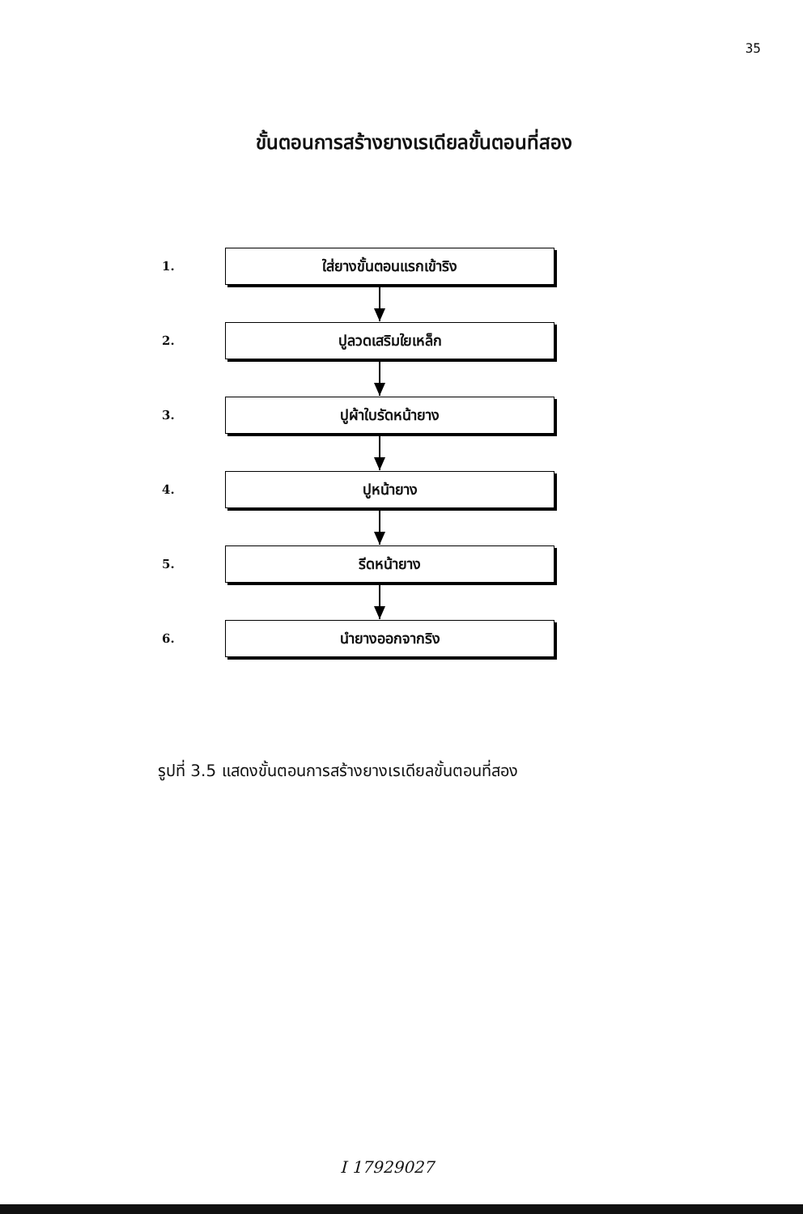35
ขั้นตอนการสร้างยางเรเดียลขั้นตอนที่สอง
1.
ใส่ยางขั้นตอนแรกเข้าริง
2.
ปูลวดเสริมใยเหล็ก
3.
ปูผ้าใบรัดหน้ายาง
4.
ปูหน้ายาง
5.
รีดหน้ายาง
6.
นำยางออกจากริง
รูปที่ 3.5 แสดงขั้นตอนการสร้างยางเรเดียลขั้นตอนที่สอง
I 17929027